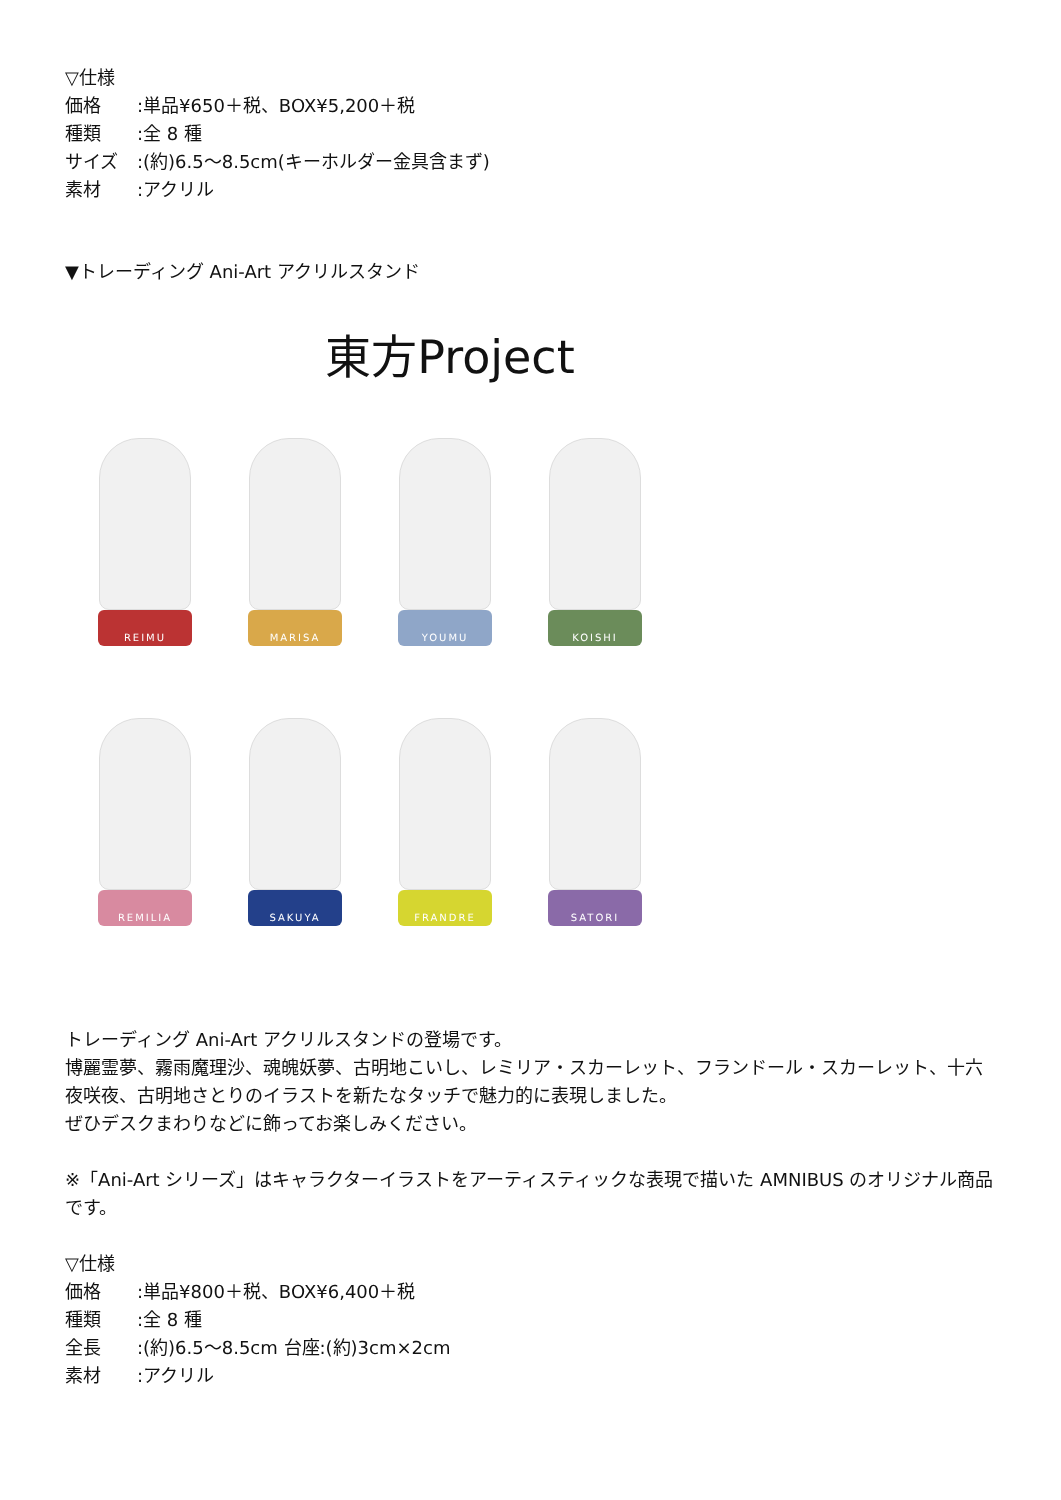▽仕様
価格:単品¥650＋税、BOX¥5,200＋税
種類:全 8 種
サイズ:(約)6.5〜8.5cm(キーホルダー金具含まず)
素材:アクリル
▼トレーディング Ani-Art アクリルスタンド
東方Project
REIMU
MARISA
YOUMU
KOISHI
REMILIA
SAKUYA
FRANDRE
SATORI
トレーディング Ani-Art アクリルスタンドの登場です。
博麗霊夢、霧雨魔理沙、魂魄妖夢、古明地こいし、レミリア・スカーレット、フランドール・スカーレット、十六夜咲夜、古明地さとりのイラストを新たなタッチで魅力的に表現しました。
ぜひデスクまわりなどに飾ってお楽しみください。
※「Ani-Art シリーズ」はキャラクターイラストをアーティスティックな表現で描いた AMNIBUS のオリジナル商品です。
▽仕様
価格:単品¥800＋税、BOX¥6,400＋税
種類:全 8 種
全長:(約)6.5〜8.5cm 台座:(約)3cm×2cm
素材:アクリル